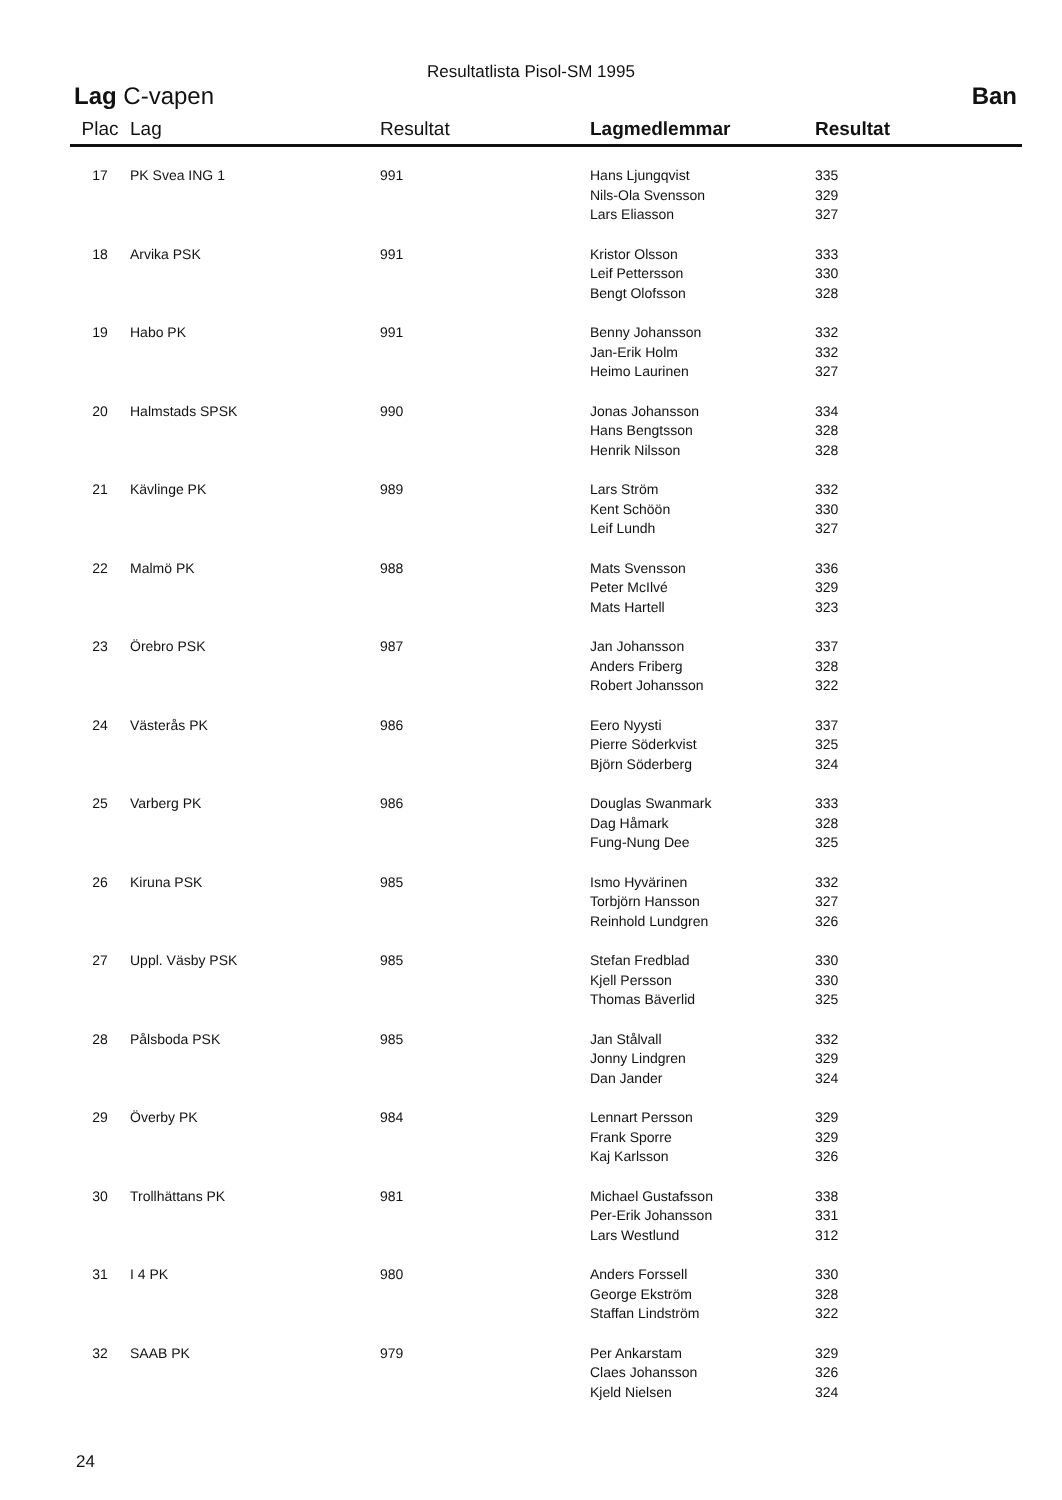Resultatlista Pisol-SM 1995
Lag C-vapen Ban
| Plac | Lag | Resultat | Lagmedlemmar | Resultat |
| --- | --- | --- | --- | --- |
| 17 | PK Svea ING 1 | 991 | Hans Ljungqvist | 335 |
| | | | Nils-Ola Svensson | 329 |
| | | | Lars Eliasson | 327 |
| 18 | Arvika PSK | 991 | Kristor Olsson | 333 |
| | | | Leif Pettersson | 330 |
| | | | Bengt Olofsson | 328 |
| 19 | Habo PK | 991 | Benny Johansson | 332 |
| | | | Jan-Erik Holm | 332 |
| | | | Heimo Laurinen | 327 |
| 20 | Halmstads SPSK | 990 | Jonas Johansson | 334 |
| | | | Hans Bengtsson | 328 |
| | | | Henrik Nilsson | 328 |
| 21 | Kävlinge PK | 989 | Lars Ström | 332 |
| | | | Kent Schöön | 330 |
| | | | Leif Lundh | 327 |
| 22 | Malmö PK | 988 | Mats Svensson | 336 |
| | | | Peter McIlvé | 329 |
| | | | Mats Hartell | 323 |
| 23 | Örebro PSK | 987 | Jan Johansson | 337 |
| | | | Anders Friberg | 328 |
| | | | Robert Johansson | 322 |
| 24 | Västerås PK | 986 | Eero Nyysti | 337 |
| | | | Pierre Söderkvist | 325 |
| | | | Björn Söderberg | 324 |
| 25 | Varberg PK | 986 | Douglas Swanmark | 333 |
| | | | Dag Håmark | 328 |
| | | | Fung-Nung Dee | 325 |
| 26 | Kiruna PSK | 985 | Ismo Hyvärinen | 332 |
| | | | Torbjörn Hansson | 327 |
| | | | Reinhold Lundgren | 326 |
| 27 | Uppl. Väsby PSK | 985 | Stefan Fredblad | 330 |
| | | | Kjell Persson | 330 |
| | | | Thomas Bäverlid | 325 |
| 28 | Pålsboda PSK | 985 | Jan Stålvall | 332 |
| | | | Jonny Lindgren | 329 |
| | | | Dan Jander | 324 |
| 29 | Överby PK | 984 | Lennart Persson | 329 |
| | | | Frank Sporre | 329 |
| | | | Kaj Karlsson | 326 |
| 30 | Trollhättans PK | 981 | Michael Gustafsson | 338 |
| | | | Per-Erik Johansson | 331 |
| | | | Lars Westlund | 312 |
| 31 | I 4 PK | 980 | Anders Forssell | 330 |
| | | | George Ekström | 328 |
| | | | Staffan Lindström | 322 |
| 32 | SAAB PK | 979 | Per Ankarstam | 329 |
| | | | Claes Johansson | 326 |
| | | | Kjeld Nielsen | 324 |
24